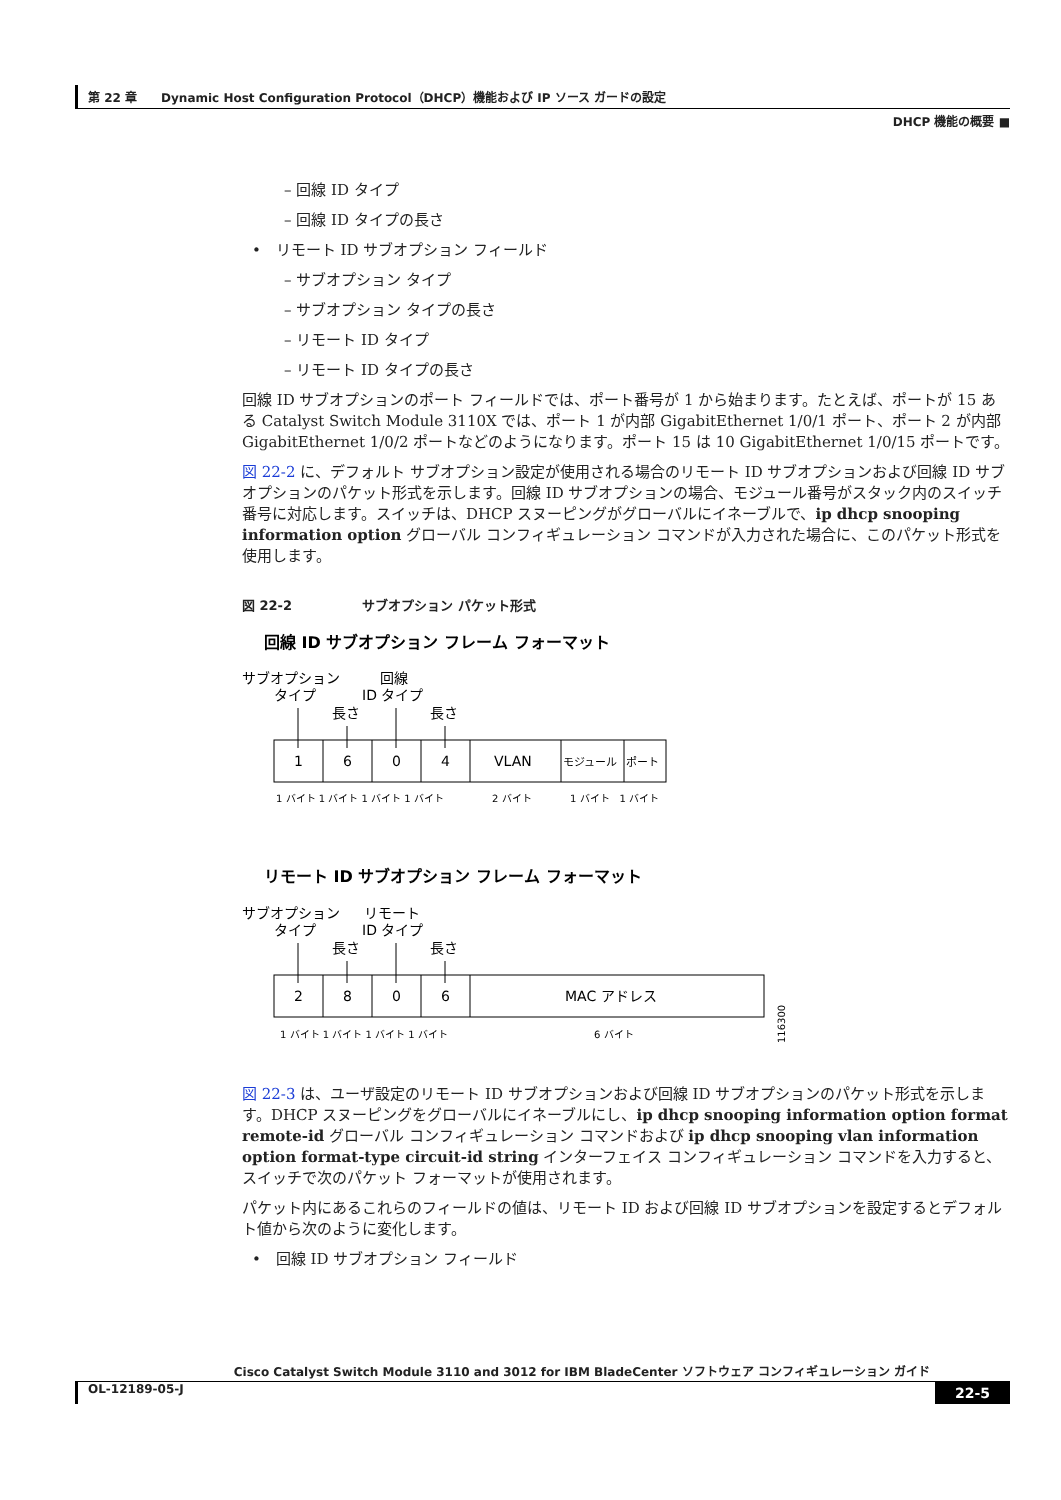第 22 章　　Dynamic Host Configuration Protocol（DHCP）機能および IP ソース ガードの設定
DHCP 機能の概要 ■
– 回線 ID タイプ
– 回線 ID タイプの長さ
•　リモート ID サブオプション フィールド
– サブオプション タイプ
– サブオプション タイプの長さ
– リモート ID タイプ
– リモート ID タイプの長さ
回線 ID サブオプションのポート フィールドでは、ポート番号が 1 から始まります。たとえば、ポートが 15 ある Catalyst Switch Module 3110X では、ポート 1 が内部 GigabitEthernet 1/0/1 ポート、ポート 2 が内部 GigabitEthernet 1/0/2 ポートなどのようになります。ポート 15 は 10 GigabitEthernet 1/0/15 ポートです。
図 22-2 に、デフォルト サブオプション設定が使用される場合のリモート ID サブオプションおよび回線 ID サブオプションのパケット形式を示します。回線 ID サブオプションの場合、モジュール番号がスタック内のスイッチ番号に対応します。スイッチは、DHCP スヌーピングがグローバルにイネーブルで、ip dhcp snooping information option グローバル コンフィギュレーション コマンドが入力された場合に、このパケット形式を使用します。
図 22-2 サブオプション パケット形式
回線 ID サブオプション フレーム フォーマット
サブオプション
回線
タイプ
ID タイプ
長さ
長さ
1
6
0
4
VLAN
モジュール
ポート
1 バイト 1 バイト 1 バイト 1 バイト
2 バイト
1 バイト　1 バイト
リモート ID サブオプション フレーム フォーマット
サブオプション
リモート
タイプ
ID タイプ
長さ
長さ
2
8
0
6
MAC アドレス
1 バイト 1 バイト 1 バイト 1 バイト
6 バイト
116300
図 22-3 は、ユーザ設定のリモート ID サブオプションおよび回線 ID サブオプションのパケット形式を示します。DHCP スヌーピングをグローバルにイネーブルにし、ip dhcp snooping information option format remote-id グローバル コンフィギュレーション コマンドおよび ip dhcp snooping vlan information option format-type circuit-id string インターフェイス コンフィギュレーション コマンドを入力すると、スイッチで次のパケット フォーマットが使用されます。
パケット内にあるこれらのフィールドの値は、リモート ID および回線 ID サブオプションを設定するとデフォルト値から次のように変化します。
•　回線 ID サブオプション フィールド
Cisco Catalyst Switch Module 3110 and 3012 for IBM BladeCenter ソフトウェア コンフィギュレーション ガイド
OL-12189-05-J 22-5